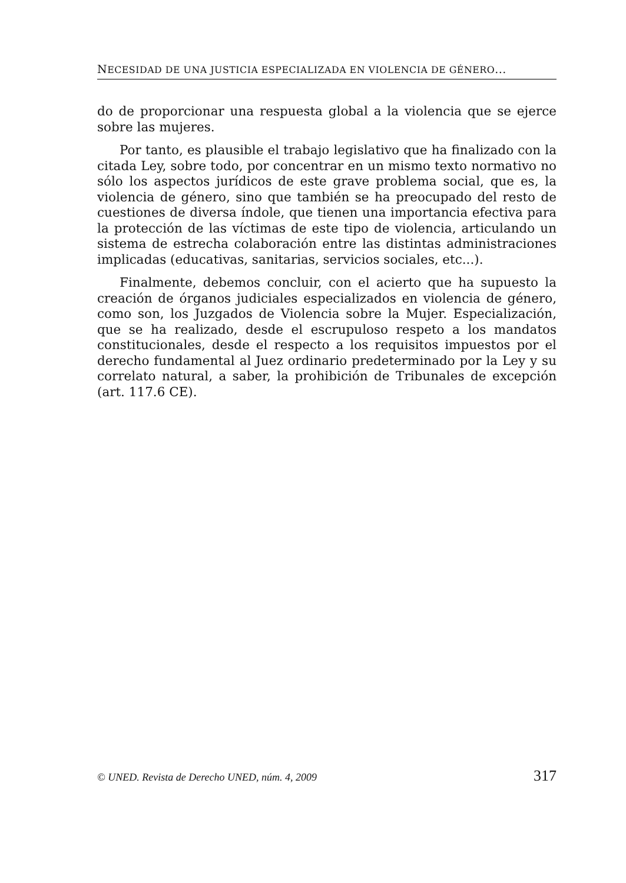NECESIDAD DE UNA JUSTICIA ESPECIALIZADA EN VIOLENCIA DE GÉNERO...
do de proporcionar una respuesta global a la violencia que se ejerce sobre las mujeres.
Por tanto, es plausible el trabajo legislativo que ha finalizado con la citada Ley, sobre todo, por concentrar en un mismo texto normativo no sólo los aspectos jurídicos de este grave problema social, que es, la violencia de género, sino que también se ha preocupado del resto de cuestiones de diversa índole, que tienen una importancia efectiva para la protección de las víctimas de este tipo de violencia, articulando un sistema de estrecha colaboración entre las distintas administraciones implicadas (educativas, sanitarias, servicios sociales, etc...).
Finalmente, debemos concluir, con el acierto que ha supuesto la creación de órganos judiciales especializados en violencia de género, como son, los Juzgados de Violencia sobre la Mujer. Especialización, que se ha realizado, desde el escrupuloso respeto a los mandatos constitucionales, desde el respecto a los requisitos impuestos por el derecho fundamental al Juez ordinario predeterminado por la Ley y su correlato natural, a saber, la prohibición de Tribunales de excepción (art. 117.6 CE).
© UNED. Revista de Derecho UNED, núm. 4, 2009 317